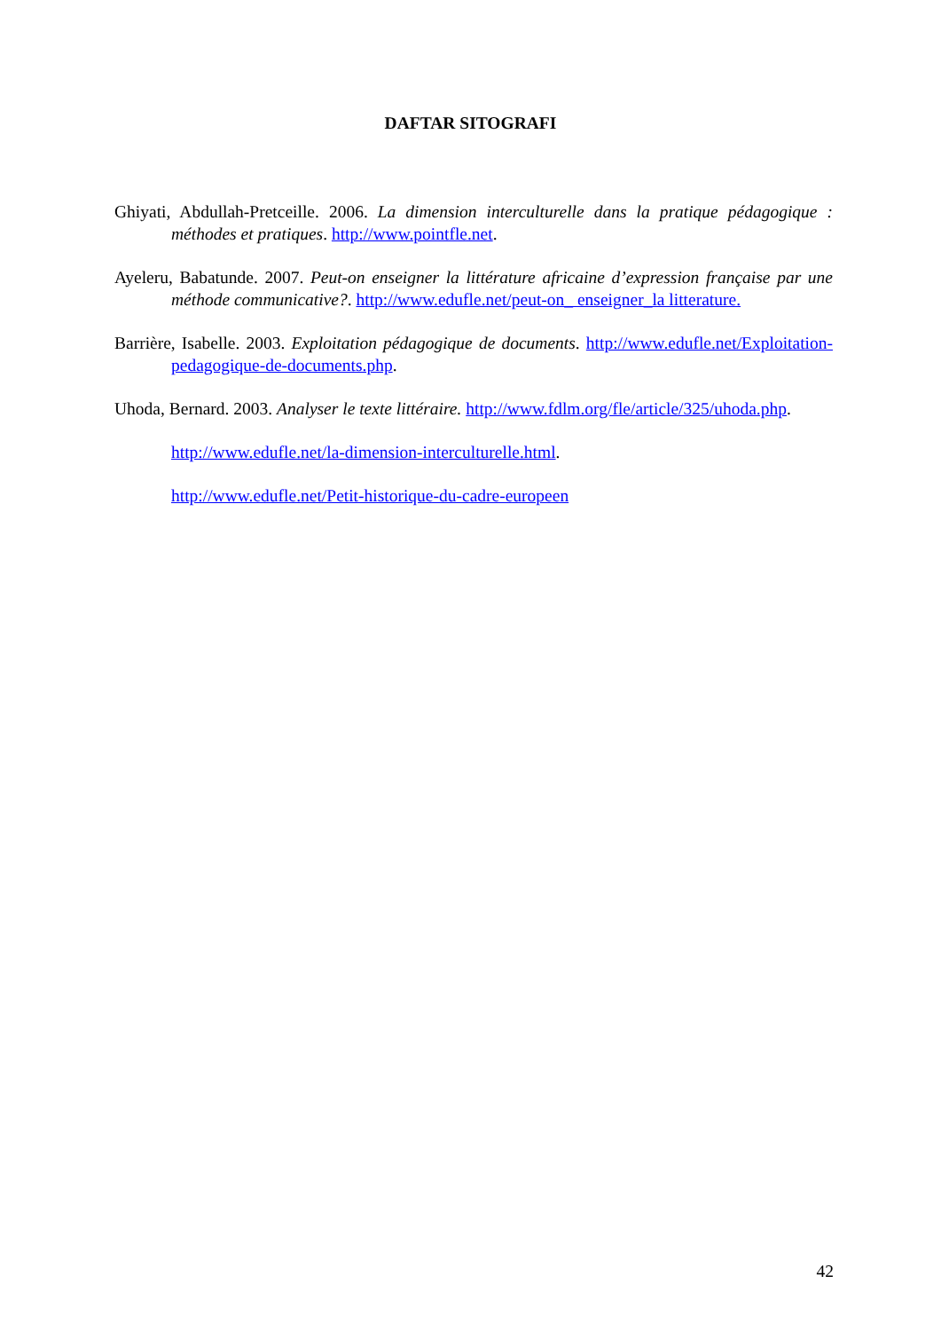DAFTAR SITOGRAFI
Ghiyati, Abdullah-Pretceille. 2006. La dimension interculturelle dans la pratique pédagogique : méthodes et pratiques. http://www.pointfle.net.
Ayeleru, Babatunde. 2007. Peut-on enseigner la littérature africaine d’expression française par une méthode communicative?. http://www.edufle.net/peut-on_ enseigner_la litterature.
Barrière, Isabelle. 2003. Exploitation pédagogique de documents. http://www.edufle.net/Exploitation-pedagogique-de-documents.php.
Uhoda, Bernard. 2003. Analyser le texte littéraire. http://www.fdlm.org/fle/article/325/uhoda.php.
http://www.edufle.net/la-dimension-interculturelle.html.
http://www.edufle.net/Petit-historique-du-cadre-europeen
42